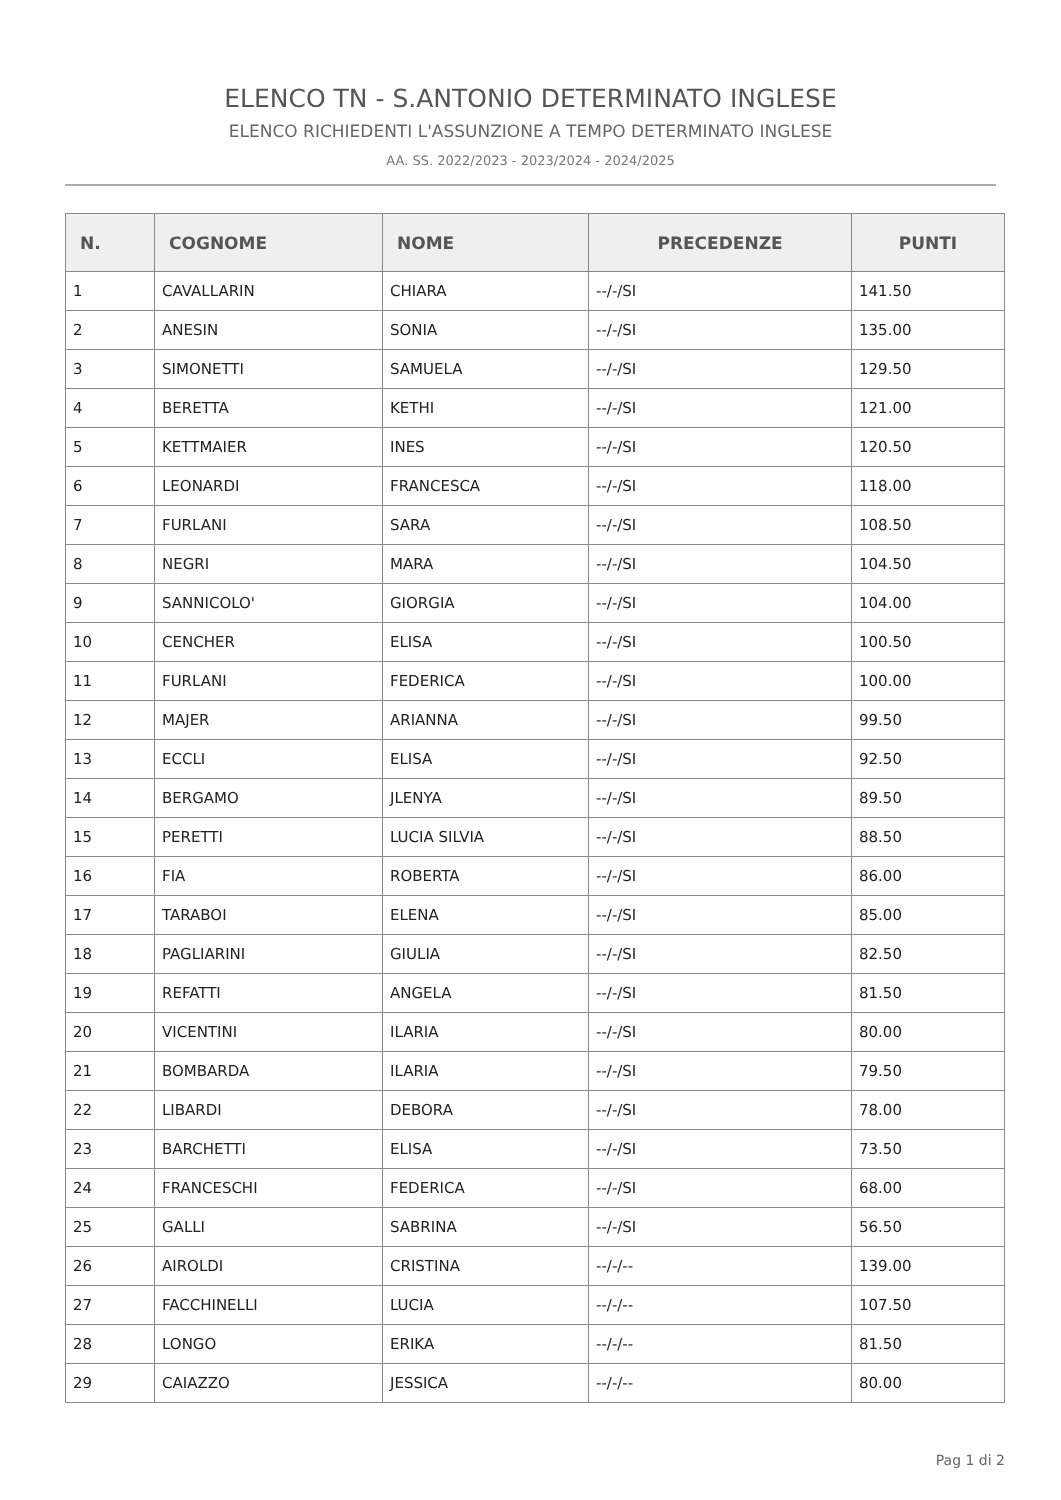ELENCO TN - S.ANTONIO DETERMINATO INGLESE
ELENCO RICHIEDENTI L'ASSUNZIONE A TEMPO DETERMINATO INGLESE
AA. SS. 2022/2023 - 2023/2024 - 2024/2025
| N. | COGNOME | NOME | PRECEDENZE | PUNTI |
| --- | --- | --- | --- | --- |
| 1 | CAVALLARIN | CHIARA | --/-/SI | 141.50 |
| 2 | ANESIN | SONIA | --/-/SI | 135.00 |
| 3 | SIMONETTI | SAMUELA | --/-/SI | 129.50 |
| 4 | BERETTA | KETHI | --/-/SI | 121.00 |
| 5 | KETTMAIER | INES | --/-/SI | 120.50 |
| 6 | LEONARDI | FRANCESCA | --/-/SI | 118.00 |
| 7 | FURLANI | SARA | --/-/SI | 108.50 |
| 8 | NEGRI | MARA | --/-/SI | 104.50 |
| 9 | SANNICOLO' | GIORGIA | --/-/SI | 104.00 |
| 10 | CENCHER | ELISA | --/-/SI | 100.50 |
| 11 | FURLANI | FEDERICA | --/-/SI | 100.00 |
| 12 | MAJER | ARIANNA | --/-/SI | 99.50 |
| 13 | ECCLI | ELISA | --/-/SI | 92.50 |
| 14 | BERGAMO | JLENYA | --/-/SI | 89.50 |
| 15 | PERETTI | LUCIA SILVIA | --/-/SI | 88.50 |
| 16 | FIA | ROBERTA | --/-/SI | 86.00 |
| 17 | TARABOI | ELENA | --/-/SI | 85.00 |
| 18 | PAGLIARINI | GIULIA | --/-/SI | 82.50 |
| 19 | REFATTI | ANGELA | --/-/SI | 81.50 |
| 20 | VICENTINI | ILARIA | --/-/SI | 80.00 |
| 21 | BOMBARDA | ILARIA | --/-/SI | 79.50 |
| 22 | LIBARDI | DEBORA | --/-/SI | 78.00 |
| 23 | BARCHETTI | ELISA | --/-/SI | 73.50 |
| 24 | FRANCESCHI | FEDERICA | --/-/SI | 68.00 |
| 25 | GALLI | SABRINA | --/-/SI | 56.50 |
| 26 | AIROLDI | CRISTINA | --/-/-- | 139.00 |
| 27 | FACCHINELLI | LUCIA | --/-/-- | 107.50 |
| 28 | LONGO | ERIKA | --/-/-- | 81.50 |
| 29 | CAIAZZO | JESSICA | --/-/-- | 80.00 |
Pag 1 di 2